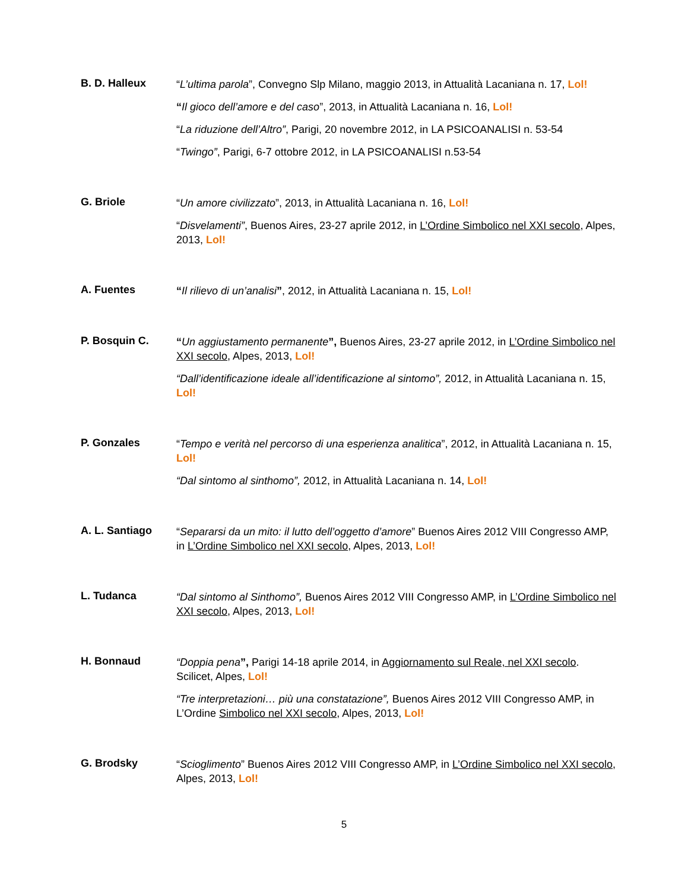B. D. Halleux
“L’ultima parola”, Convegno Slp Milano, maggio 2013, in Attualità Lacaniana n. 17, Lol!
“Il gioco dell’amore e del caso”, 2013, in Attualità Lacaniana n. 16, Lol!
“La riduzione dell’Altro”, Parigi, 20 novembre 2012, in LA PSICOANALISI n. 53-54
“Twingo”, Parigi, 6-7 ottobre 2012, in LA PSICOANALISI n.53-54
G. Briole
“Un amore civilizzato”, 2013, in Attualità Lacaniana n. 16, Lol!
“Disvelamenti”, Buenos Aires, 23-27 aprile 2012, in L’Ordine Simbolico nel XXI secolo, Alpes, 2013, Lol!
A. Fuentes
“Il rilievo di un’analisi”, 2012, in Attualità Lacaniana n. 15, Lol!
P. Bosquin C.
“Un aggiustamento permanente”, Buenos Aires, 23-27 aprile 2012, in L’Ordine Simbolico nel XXI secolo, Alpes, 2013, Lol!
“Dall’identificazione ideale all’identificazione al sintomo”, 2012, in Attualità Lacaniana n. 15, Lol!
P. Gonzales
“Tempo e verità nel percorso di una esperienza analitica”, 2012, in Attualità Lacaniana n. 15, Lol!
“Dal sintomo al sinthomo”, 2012, in Attualità Lacaniana n. 14, Lol!
A. L. Santiago
“Separarsi da un mito: il lutto dell’oggetto d’amore” Buenos Aires 2012 VIII Congresso AMP, in L’Ordine Simbolico nel XXI secolo, Alpes, 2013, Lol!
L. Tudanca
“Dal sintomo al Sinthomo”, Buenos Aires 2012 VIII Congresso AMP, in L’Ordine Simbolico nel XXI secolo, Alpes, 2013, Lol!
H. Bonnaud
“Doppia pena”, Parigi 14-18 aprile 2014, in Aggiornamento sul Reale, nel XXI secolo. Scilicet, Alpes, Lol!
“Tre interpretazioni… più una constatazione”, Buenos Aires 2012 VIII Congresso AMP, in L’Ordine Simbolico nel XXI secolo, Alpes, 2013, Lol!
G. Brodsky
“Scioglimento” Buenos Aires 2012 VIII Congresso AMP, in L’Ordine Simbolico nel XXI secolo, Alpes, 2013, Lol!
5